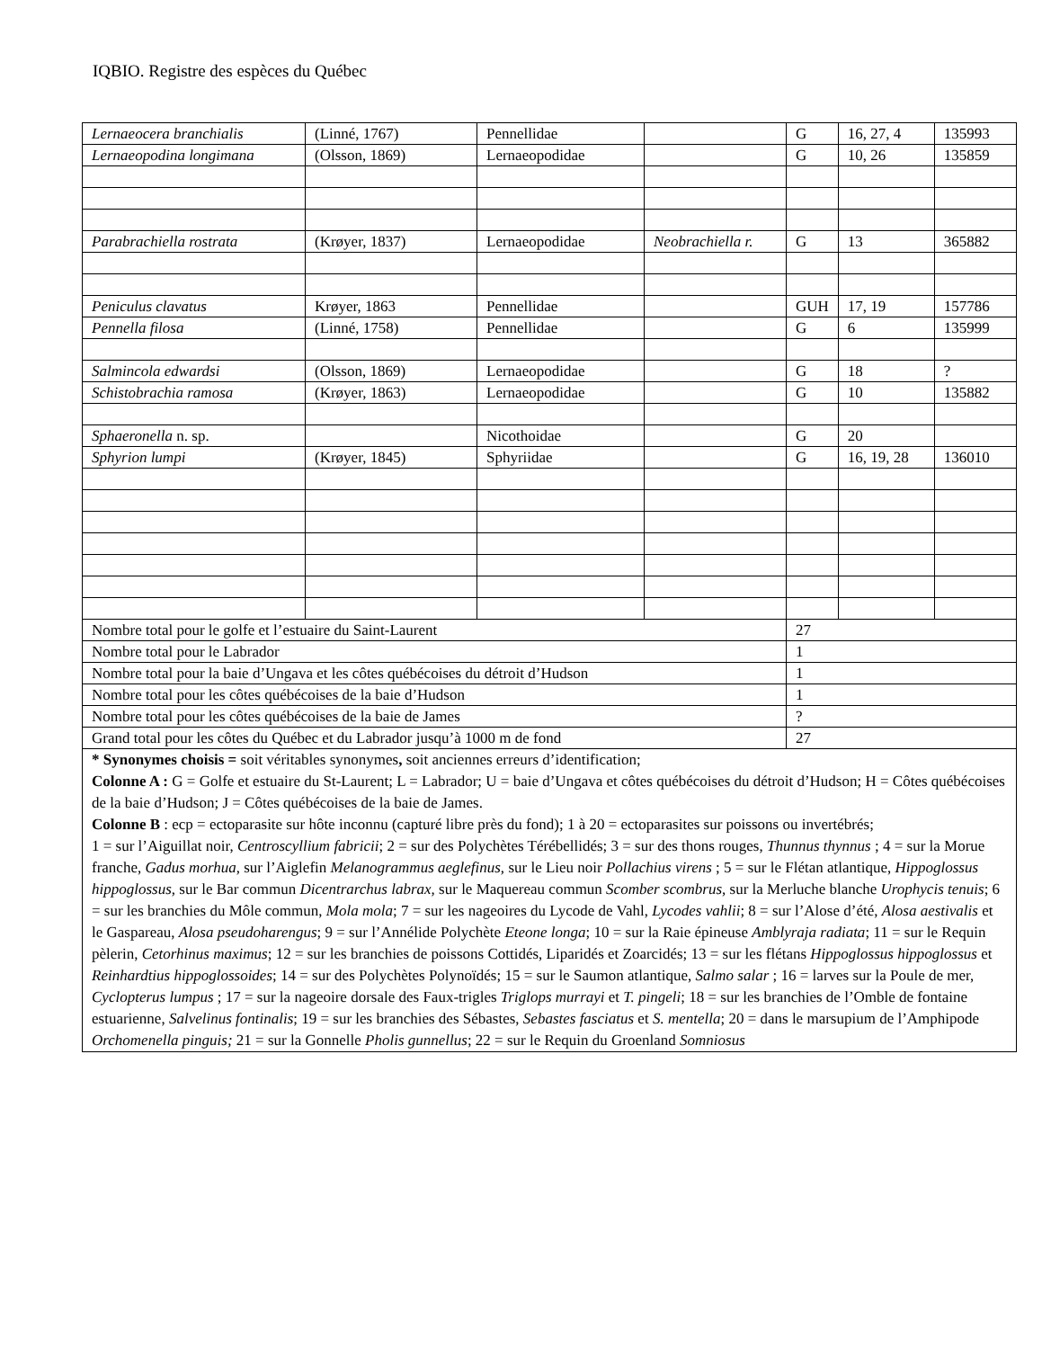IQBIO. Registre des espèces du Québec
| Lernaeocera branchialis | (Linné, 1767) | Pennellidae | | G | 16, 27, 4 | 135993 |
| Lernaeopodina longimana | (Olsson, 1869) | Lernaeopodidae | | G | 10, 26 | 135859 |
| Parabrachiella rostrata | (Krøyer, 1837) | Lernaeopodidae | Neobrachiella r. | G | 13 | 365882 |
| Peniculus clavatus | Krøyer, 1863 | Pennellidae | | GUH | 17, 19 | 157786 |
| Pennella filosa | (Linné, 1758) | Pennellidae | | G | 6 | 135999 |
| Salmincola edwardsi | (Olsson, 1869) | Lernaeopodidae | | G | 18 | ? |
| Schistobrachia ramosa | (Krøyer, 1863) | Lernaeopodidae | | G | 10 | 135882 |
| Sphaeronella n. sp. | | Nicothoidae | | G | 20 | |
| Sphyrion lumpi | (Krøyer, 1845) | Sphyriidae | | G | 16, 19, 28 | 136010 |
| Nombre total pour le golfe et l’estuaire du Saint-Laurent | | | | 27 | | |
| Nombre total pour le Labrador | | | | 1 | | |
| Nombre total pour la baie d’Ungava et les côtes québécoises du détroit d’Hudson | | | | 1 | | |
| Nombre total pour les côtes québécoises de la baie d’Hudson | | | | 1 | | |
| Nombre total pour les côtes québécoises de la baie de James | | | | ? | | |
| Grand total pour les côtes du Québec et du Labrador jusqu’à 1000 m de fond | | | | 27 | | |
| * Synonymes choisis = soit véritables synonymes , soit anciennes erreurs d’identification; Colonne A : G = Golfe et estuaire du St-Laurent; L = Labrador; U = baie d’Ungava et côtes québécoises du détroit d’Hudson; H = Côtes québécoises de la baie d’Hudson; J = Côtes québécoises de la baie de James. Colonne B : ecp = ectoparasite sur hôte inconnu (capturé libre près du fond); 1 à 20 = ectoparasites sur poissons ou invertébrés; 1 = sur l’Aiguillat noir, Centroscyllium fabricii ; 2 = sur des Polychètes Térébellidés; 3 = sur des thons rouges, Thunnus thynnus ; 4 = sur la Morue franche, Gadus morhua, sur l’Aiglefin Melanogrammus aeglefinus, sur le Lieu noir Pollachius virens ; 5 = sur le Flétan atlantique, Hippoglossus hippoglossus, sur le Bar commun Dicentrarchus labrax, sur le Maquereau commun Scomber scombrus, sur la Merluche blanche Urophycis tenuis ; 6 = sur les branchies du Môle commun, Mola mola ; 7 = sur les nageoires du Lycode de Vahl, Lycodes vahlii ; 8 = sur l’Alose d’été, Alosa aestivalis et le Gaspareau, Alosa pseudoharengus ; 9 = sur l’Annélide Polychète Eteone longa ; 10 = sur la Raie épineuse Amblyraja radiata ; 11 = sur le Requin pèlerin, Cetorhinus maximus ; 12 = sur les branchies de poissons Cottidés, Liparidés et Zoarcidés; 13 = sur les flétans Hippoglossus hippoglossus et Reinhardtius hippoglossoides ; 14 = sur des Polychètes Polynoïdés; 15 = sur le Saumon atlantique, Salmo salar ; 16 = larves sur la Poule de mer, Cyclopterus lumpus ; 17 = sur la nageoire dorsale des Faux-trigles Triglops murrayi et T. pingeli ; 18 = sur les branchies de l’Omble de fontaine estuarienne, Salvelinus fontinalis ; 19 = sur les branchies des Sébastes, Sebastes fasciatus et S. mentella ; 20 = dans le marsupium de l’Amphipode Orchomenella pinguis; 21 = sur la Gonnelle Pholis gunnellus ; 22 = sur le Requin du Groenland Somniosus | | | | | | |